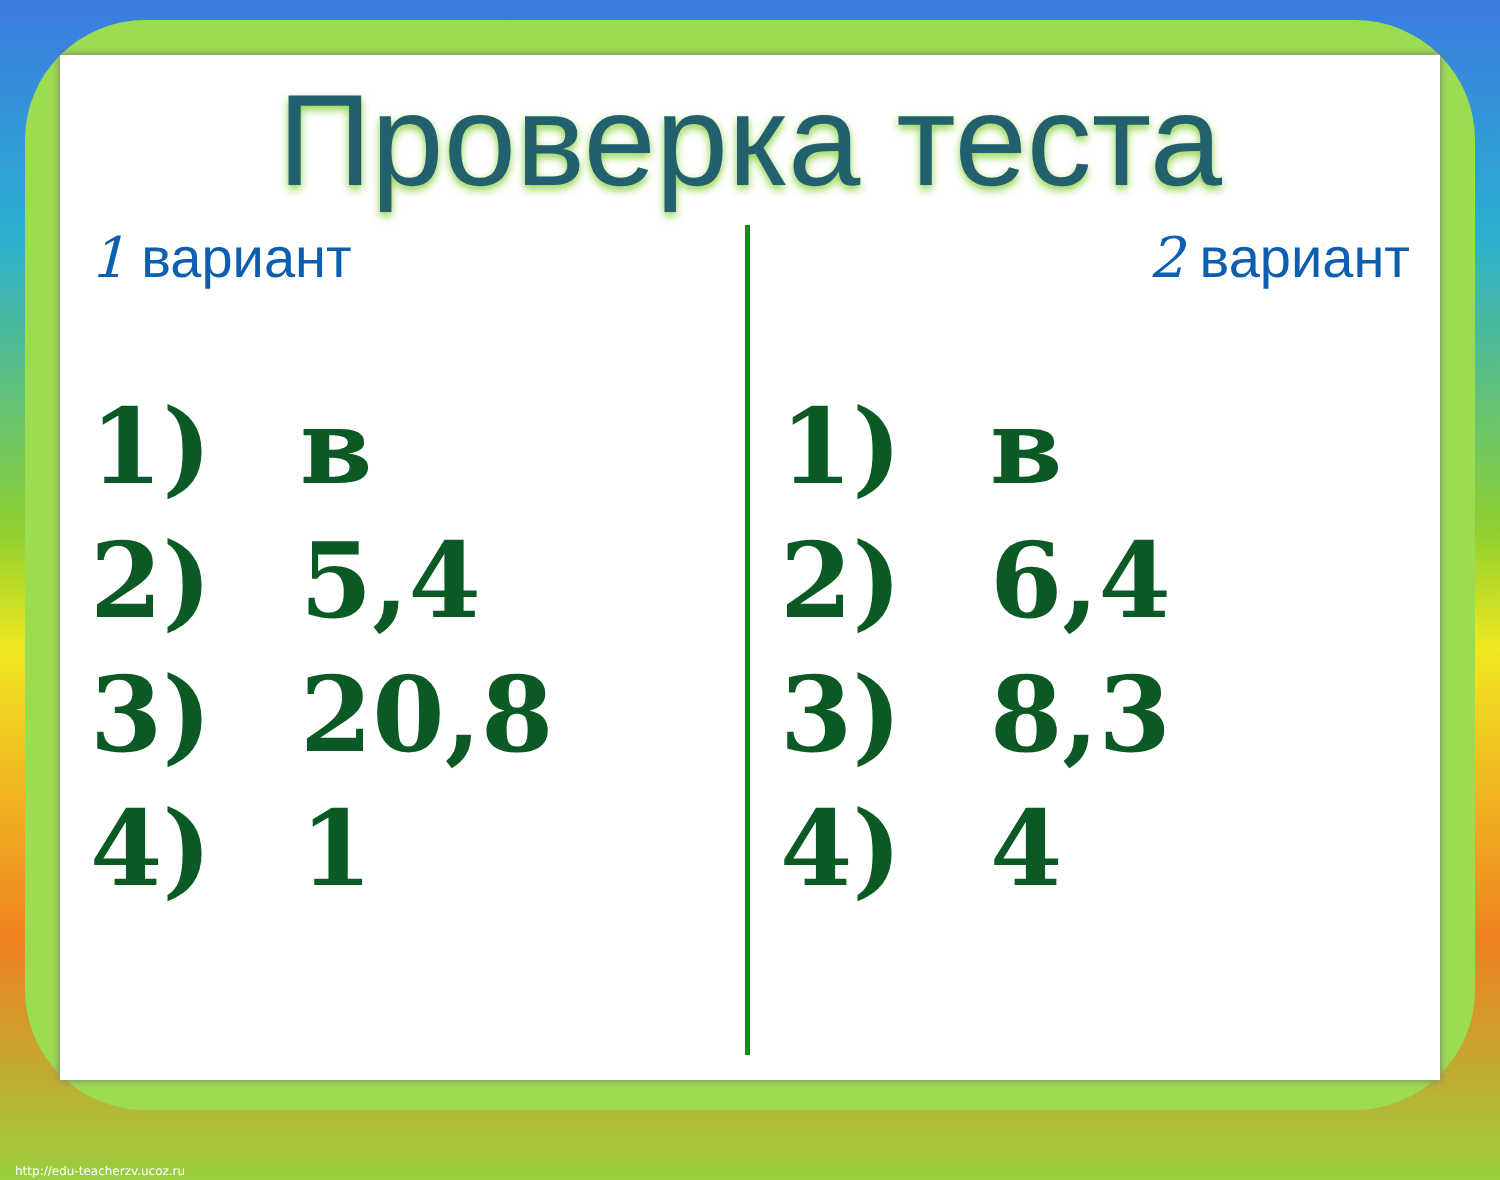Проверка теста
1 вариант
1) в
2) 5,4
3) 20,8
4) 1
2 вариант
1) в
2) 6,4
3) 8,3
4) 4
http://edu-teacherzv.ucoz.ru